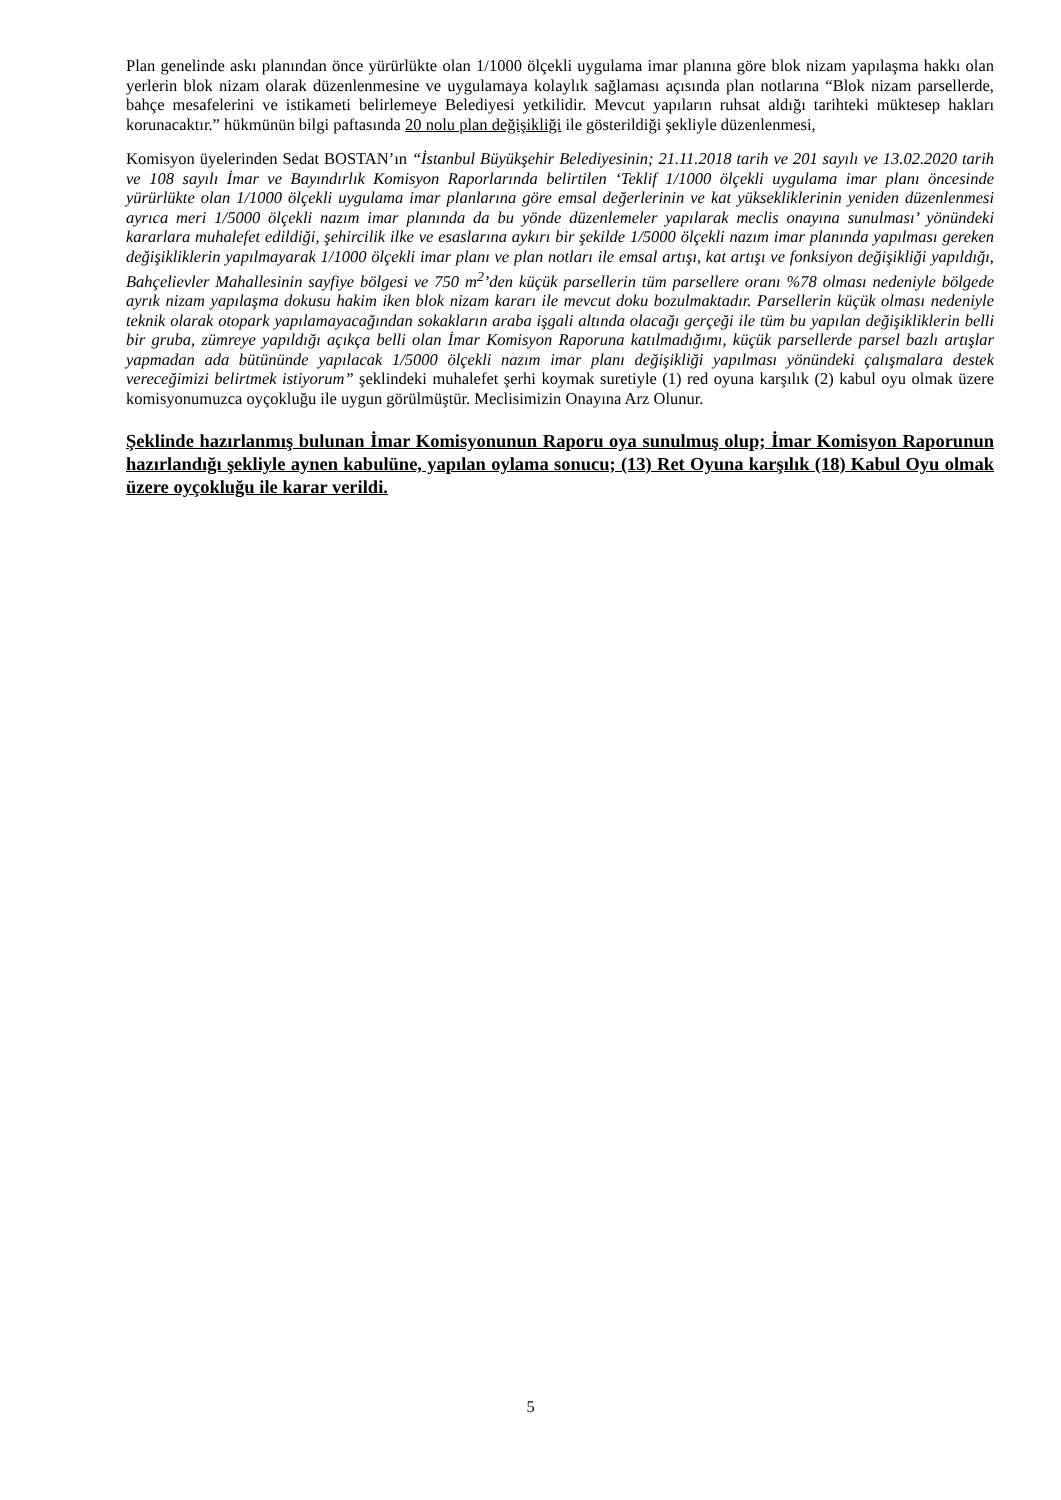Plan genelinde askı planından önce yürürlükte olan 1/1000 ölçekli uygulama imar planına göre blok nizam yapılaşma hakkı olan yerlerin blok nizam olarak düzenlenmesine ve uygulamaya kolaylık sağlaması açısında plan notlarına “Blok nizam parsellerde, bahçe mesafelerini ve istikameti belirlemeye Belediyesi yetkilidir. Mevcut yapıların ruhsat aldığı tarihteki müktesep hakları korunacaktır.” hükmünün bilgi paftasında 20 nolu plan değişikliği ile gösterildiği şekliyle düzenlenmesi,
Komisyon üyelerinden Sedat BOSTAN’ın “İstanbul Büyükşehir Belediyesinin; 21.11.2018 tarih ve 201 sayılı ve 13.02.2020 tarih ve 108 sayılı İmar ve Bayındırlık Komisyon Raporlarında belirtilen ‘Teklif 1/1000 ölçekli uygulama imar planı öncesinde yürürlükte olan 1/1000 ölçekli uygulama imar planlarına göre emsal değerlerinin ve kat yüksekliklerinin yeniden düzenlenmesi ayrıca meri 1/5000 ölçekli nazım imar planında da bu yönde düzenlemeler yapılarak meclis onayına sunulması’ yönündeki kararlara muhalefet edildiği, şehircilik ilke ve esaslarına aykırı bir şekilde 1/5000 ölçekli nazım imar planında yapılması gereken değişikliklerin yapılmayarak 1/1000 ölçekli imar planı ve plan notları ile emsal artışı, kat artışı ve fonksiyon değişikliği yapıldığı, Bahçelievler Mahallesinin sayfiye bölgesi ve 750 m<sup>2</sup>’den küçük parsellerin tüm parsellere oranı %78 olması nedeniyle bölgede ayrık nizam yapılaşma dokusu hakim iken blok nizam kararı ile mevcut doku bozulmaktadır. Parsellerin küçük olması nedeniyle teknik olarak otopark yapılamayacağından sokakların araba işgali altında olacağı gerçeği ile tüm bu yapılan değişikliklerin belli bir gruba, zümreye yapıldığı açıkça belli olan İmar Komisyon Raporuna katılmadığımı, küçük parsellerde parsel bazlı artışlar yapmadan ada bütününde yapılacak 1/5000 ölçekli nazım imar planı değişikliği yapılması yönündeki çalışmalara destek vereceğimizi belirtmek istiyorum” şeklindeki muhalefet şerhi koymak suretiyle (1) red oyuna karşılık (2) kabul oyu olmak üzere komisyonumuzca oyçokluğu ile uygun görülmüştür. Meclisimizin Onayına Arz Olunur.
Şeklinde hazırlanmış bulunan İmar Komisyonunun Raporu oya sunulmuş olup; İmar Komisyon Raporunun hazırlandığı şekliyle aynen kabulüne, yapılan oylama sonucu; (13) Ret Oyuna karşılık (18) Kabul Oyu olmak üzere oyçokluğu ile karar verildi.
5